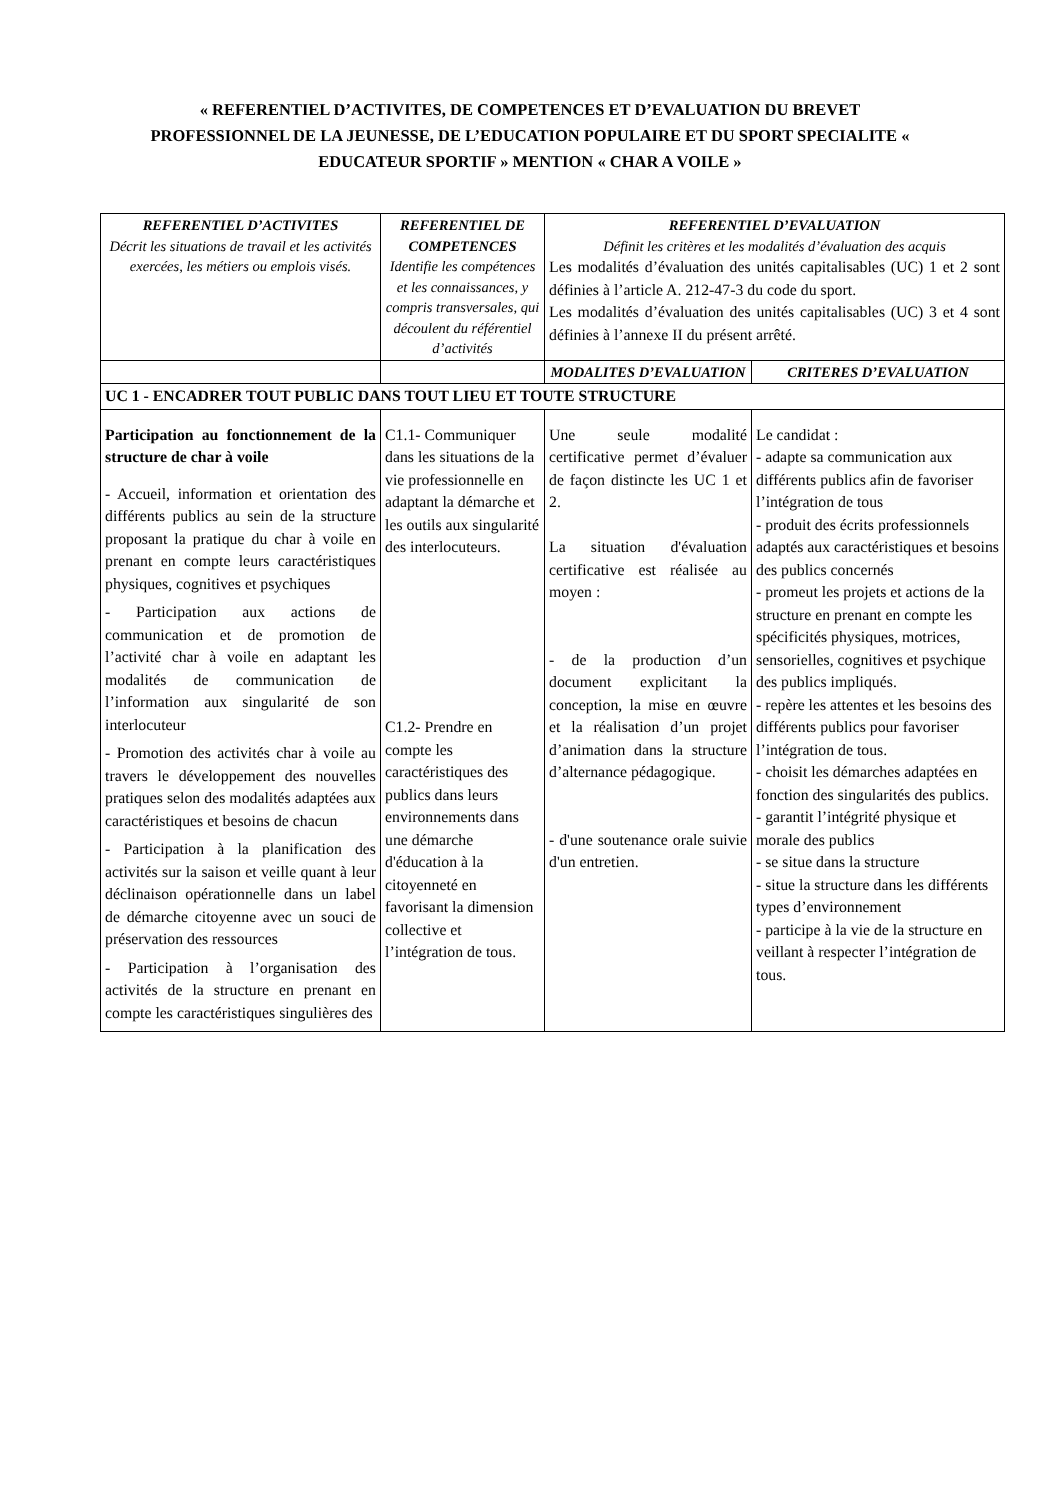« REFERENTIEL D’ACTIVITES, DE COMPETENCES ET D’EVALUATION DU BREVET PROFESSIONNEL DE LA JEUNESSE, DE L’EDUCATION POPULAIRE ET DU SPORT SPECIALITE « EDUCATEUR SPORTIF » MENTION « CHAR A VOILE »
| REFERENTIEL D’ACTIVITES Décrit les situations de travail et les activités exercées, les métiers ou emplois visés. | REFERENTIEL DE COMPETENCES Identifie les compétences et les connaissances, y compris transversales, qui découlent du référentiel d’activités | REFERENTIEL D’EVALUATION Définit les critères et les modalités d’évaluation des acquis Les modalités d’évaluation des unités capitalisables (UC) 1 et 2 sont définies à l’article A. 212-47-3 du code du sport. Les modalités d’évaluation des unités capitalisables (UC) 3 et 4 sont définies à l’annexe II du présent arrêté. | |
| | | MODALITES D’EVALUATION | CRITERES D’EVALUATION |
| UC 1 - ENCADRER TOUT PUBLIC DANS TOUT LIEU ET TOUTE STRUCTURE | | | |
| Participation au fonctionnement de la structure de char à voile - Accueil, information et orientation des différents publics au sein de la structure proposant la pratique du char à voile en prenant en compte leurs caractéristiques physiques, cognitives et psychiques - Participation aux actions de communication et de promotion de l’activité char à voile en adaptant les modalités de communication de l’information aux singularité de son interlocuteur - Promotion des activités char à voile au travers le développement des nouvelles pratiques selon des modalités adaptées aux caractéristiques et besoins de chacun - Participation à la planification des activités sur la saison et veille quant à leur déclinaison opérationnelle dans un label de démarche citoyenne avec un souci de préservation des ressources - Participation à l’organisation des activités de la structure en prenant en compte les caractéristiques singulières des | C1.1- Communiquer dans les situations de la vie professionnelle en adaptant la démarche et les outils aux singularité des interlocuteurs. C1.2- Prendre en compte les caractéristiques des publics dans leurs environnements dans une démarche d'éducation à la citoyenneté en favorisant la dimension collective et l’intégration de tous. | Une seule modalité certificative permet d’évaluer de façon distincte les UC 1 et 2. La situation d'évaluation certificative est réalisée au moyen : - de la production d’un document explicitant la conception, la mise en œuvre et la réalisation d’un projet d’animation dans la structure d’alternance pédagogique. - d'une soutenance orale suivie d'un entretien. | Le candidat : - adapte sa communication aux différents publics afin de favoriser l’intégration de tous - produit des écrits professionnels adaptés aux caractéristiques et besoins des publics concernés - promeut les projets et actions de la structure en prenant en compte les spécificités physiques, motrices, sensorielles, cognitives et psychique des publics impliqués. - repère les attentes et les besoins des différents publics pour favoriser l’intégration de tous. - choisit les démarches adaptées en fonction des singularités des publics. - garantit l’intégrité physique et morale des publics - se situe dans la structure - situe la structure dans les différents types d’environnement - participe à la vie de la structure en veillant à respecter l’intégration de tous. |